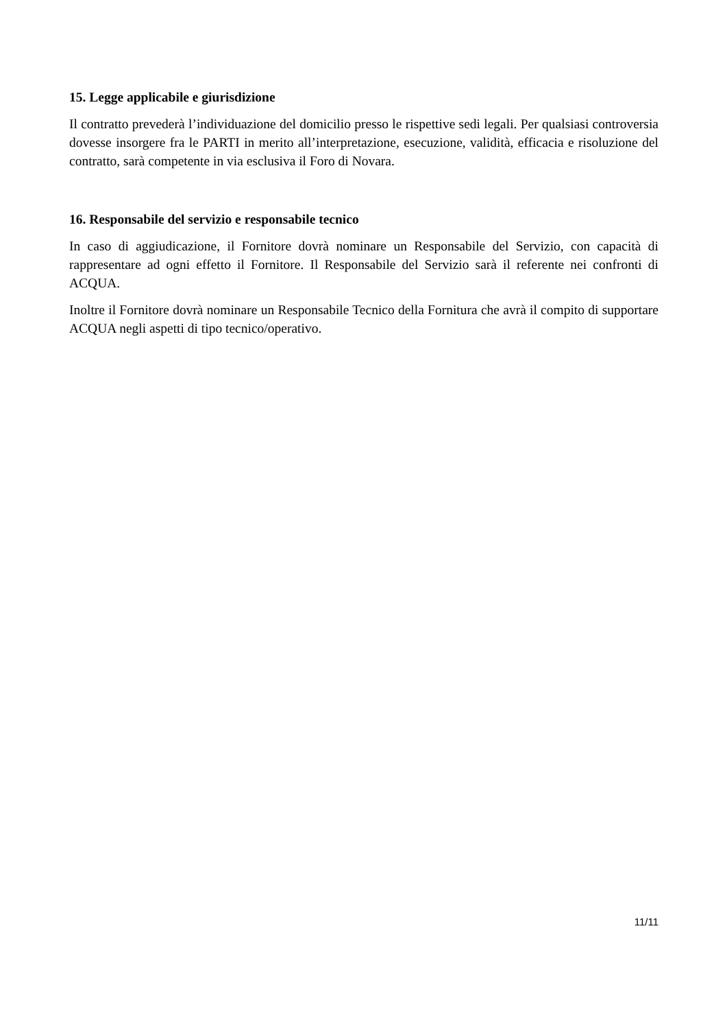15. Legge applicabile e giurisdizione
Il contratto prevederà l’individuazione del domicilio presso le rispettive sedi legali. Per qualsiasi controversia dovesse insorgere fra le PARTI in merito all’interpretazione, esecuzione, validità, efficacia e risoluzione del contratto, sarà competente in via esclusiva il Foro di Novara.
16. Responsabile del servizio e responsabile tecnico
In caso di aggiudicazione, il Fornitore dovrà nominare un Responsabile del Servizio, con capacità di rappresentare ad ogni effetto il Fornitore. Il Responsabile del Servizio sarà il referente nei confronti di ACQUA.
Inoltre il Fornitore dovrà nominare un Responsabile Tecnico della Fornitura che avrà il compito di supportare ACQUA negli aspetti di tipo tecnico/operativo.
11/11